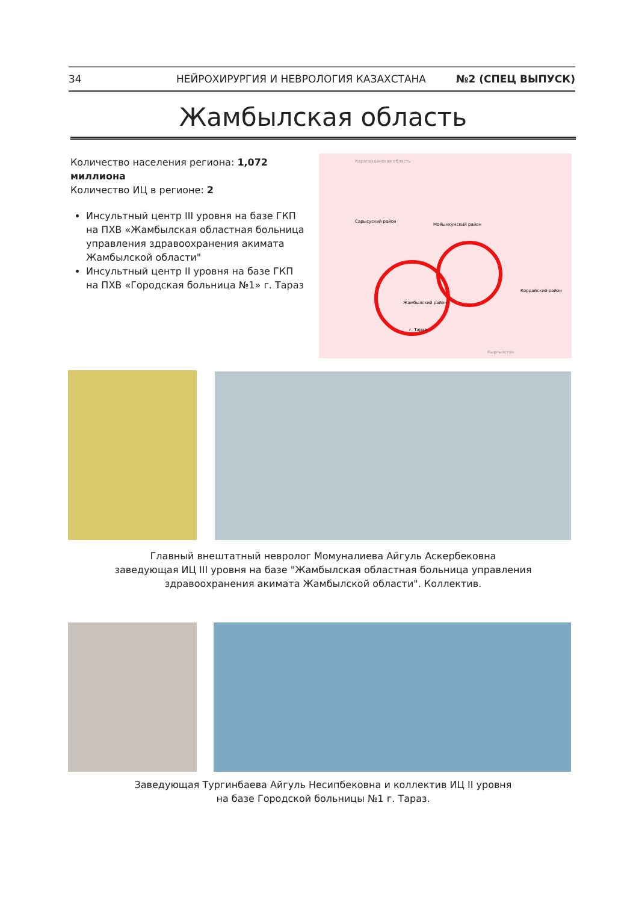34 НЕЙРОХИРУРГИЯ И НЕВРОЛОГИЯ КАЗАХСТАНА №2 (СПЕЦ ВЫПУСК)
Жамбылская область
Количество населения региона: 1,072 миллиона
Количество ИЦ в регионе: 2
Инсультный центр III уровня на базе ГКП на ПХВ «Жамбылская областная больница управления здравоохранения акимата Жамбылской области"
Инсультный центр II уровня на базе ГКП на ПХВ «Городская больница №1» г. Тараз
Карагандинская область
Сарысуский район
Мойынкумский район
Жамбылский район
г. Тараз
Кордайский район
Кыргызстан
Главный внештатный невролог Момуналиева Айгуль Аскербековна
заведующая ИЦ III уровня на базе "Жамбылская областная больница управления здравоохранения акимата Жамбылской области". Коллектив.
Заведующая Тургинбаева Айгуль Несипбековна и коллектив ИЦ II уровня
на базе Городской больницы №1 г. Тараз.